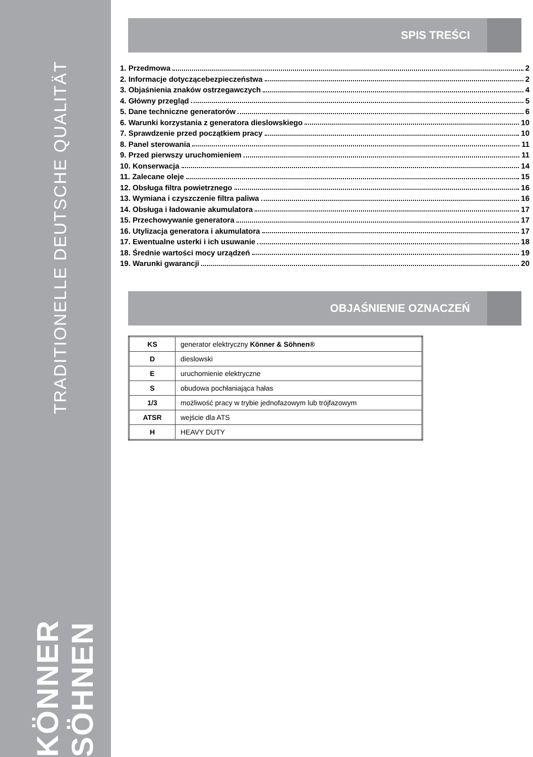TRADITIONELLE DEUTSCHE QUALITÄT
KÖNNER SÖHNEN
SPIS TREŚCI
1. Przedmowa 2
2. Informacje dotyczącebezpieczeństwa 2
3. Objaśnienia znaków ostrzegawczych 4
4. Główny przegląd 5
5. Dane techniczne generatorów 6
6. Warunki korzystania z generatora dieslowskiego 10
7. Sprawdzenie przed początkiem pracy 10
8. Panel sterowania 11
9. Przed pierwszy uruchomieniem 11
10. Konserwacja 14
11. Zalecane oleje 15
12. Obsługa filtra powietrznego 16
13. Wymiana i czyszczenie filtra paliwa 16
14. Obsługa i ładowanie akumulatora 17
15. Przechowywanie generatora 17
16. Utylizacja generatora i akumulatora 17
17. Ewentualne usterki i ich usuwanie 18
18. Średnie wartości mocy urządzeń 19
19. Warunki gwarancji 20
OBJAŚNIENIE OZNACZEŃ
| KS | generator elektryczny Könner & Söhnen® |
| D | dieslowski |
| E | uruchomienie elektryczne |
| S | obudowa pochłaniająca hałas |
| 1/3 | możliwość pracy w trybie jednofazowym lub trójfazowym |
| ATSR | wejście dla ATS |
| H | HEAVY DUTY |